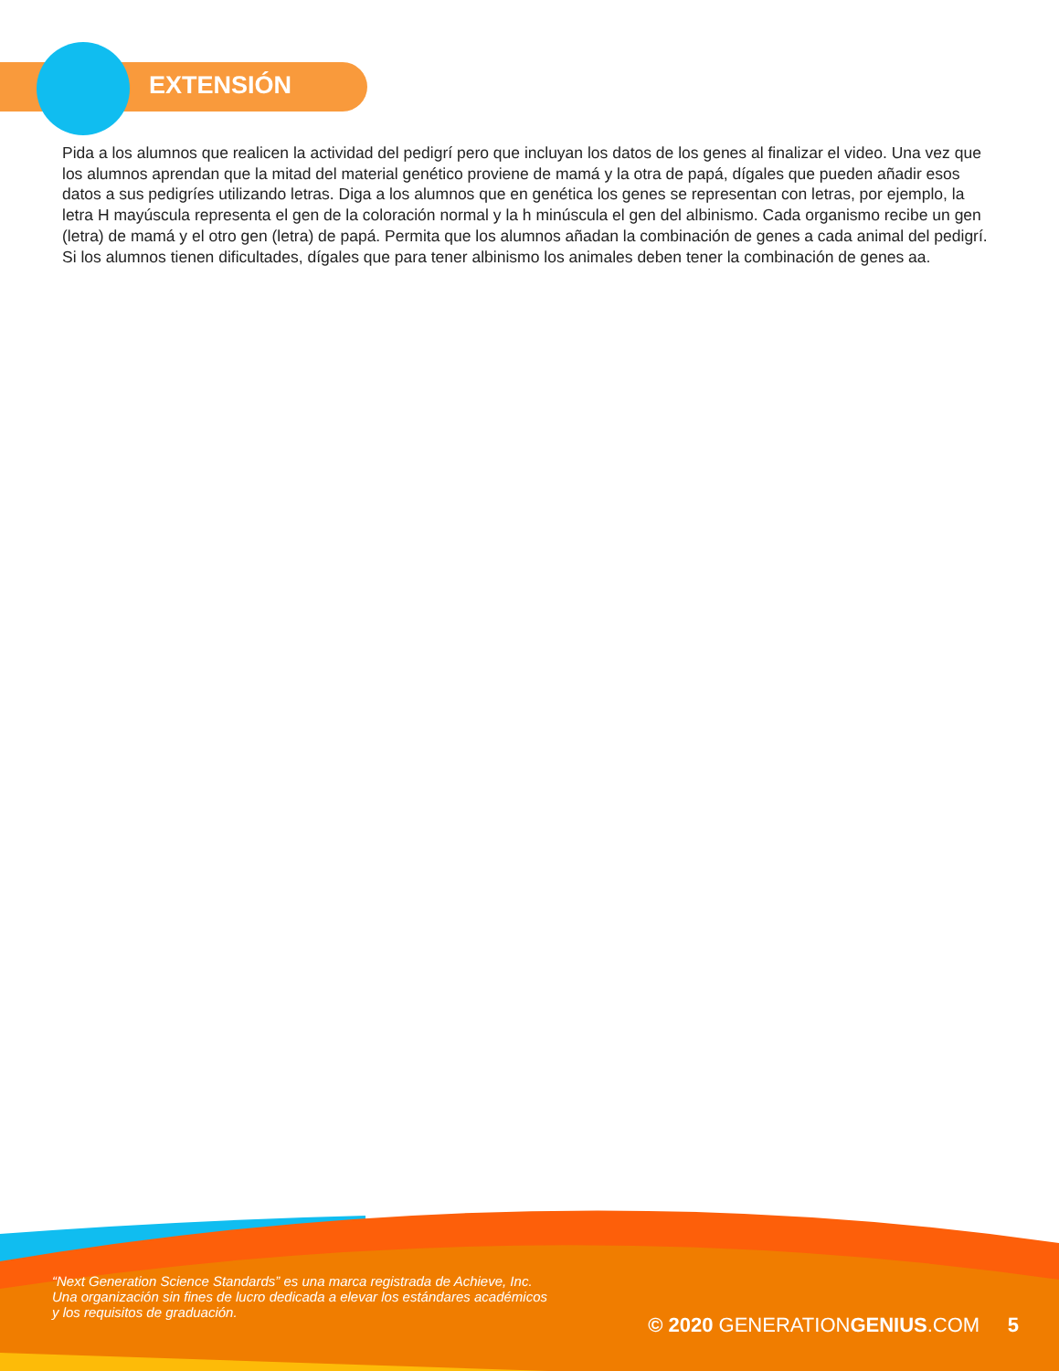EXTENSIÓN
Pida a los alumnos que realicen la actividad del pedigrí pero que incluyan los datos de los genes al finalizar el video. Una vez que los alumnos aprendan que la mitad del material genético proviene de mamá y la otra de papá, dígales que pueden añadir esos datos a sus pedigríes utilizando letras. Diga a los alumnos que en genética los genes se representan con letras, por ejemplo, la letra H mayúscula representa el gen de la coloración normal y la h minúscula el gen del albinismo. Cada organismo recibe un gen (letra) de mamá y el otro gen (letra) de papá. Permita que los alumnos añadan la combinación de genes a cada animal del pedigrí. Si los alumnos tienen dificultades, dígales que para tener albinismo los animales deben tener la combinación de genes aa.
“Next Generation Science Standards” es una marca registrada de Achieve, Inc.
Una organización sin fines de lucro dedicada a elevar los estándares académicos
y los requisitos de graduación.
© 2020 GENERATIONGENIUS.COM 5